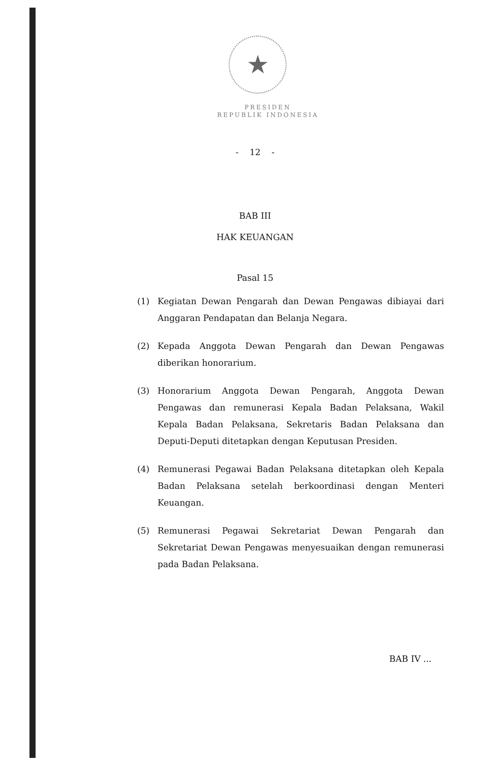★
PRESIDEN
REPUBLIK INDONESIA
- 12 -
BAB III
HAK KEUANGAN
Pasal 15
(1) Kegiatan Dewan Pengarah dan Dewan Pengawas dibiayai dari Anggaran Pendapatan dan Belanja Negara.
(2) Kepada Anggota Dewan Pengarah dan Dewan Pengawas diberikan honorarium.
(3) Honorarium Anggota Dewan Pengarah, Anggota Dewan Pengawas dan remunerasi Kepala Badan Pelaksana, Wakil Kepala Badan Pelaksana, Sekretaris Badan Pelaksana dan Deputi-Deputi ditetapkan dengan Keputusan Presiden.
(4) Remunerasi Pegawai Badan Pelaksana ditetapkan oleh Kepala Badan Pelaksana setelah berkoordinasi dengan Menteri Keuangan.
(5) Remunerasi Pegawai Sekretariat Dewan Pengarah dan Sekretariat Dewan Pengawas menyesuaikan dengan remunerasi pada Badan Pelaksana.
BAB IV ...